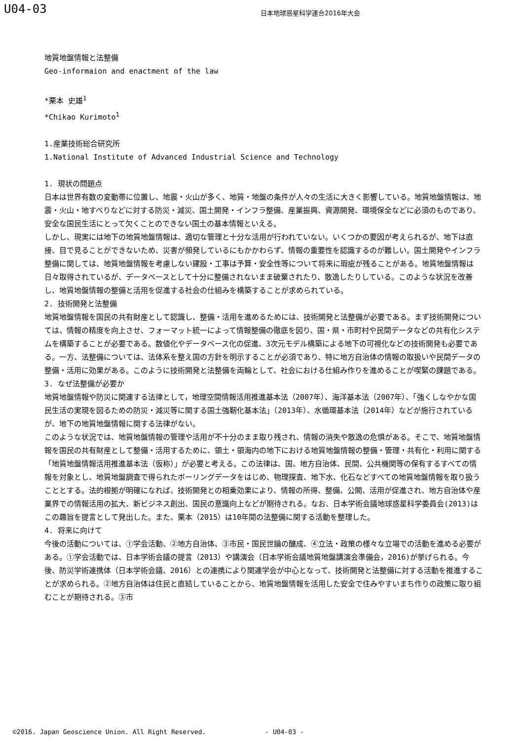U04-03
日本地球惑星科学連合2016年大会
地質地盤情報と法整備
Geo-informaion and enactment of the law
*栗本 史雄<sup>1</sup>
*Chikao Kurimoto<sup>1</sup>
1.産業技術総合研究所
1.National Institute of Advanced Industrial Science and Technology
1. 現状の問題点
日本は世界有数の変動帯に位置し、地震・火山が多く、地質・地盤の条件が人々の生活に大きく影響している。地質地盤情報は、地震・火山・地すべりなどに対する防災・減災、国土開発・インフラ整備、産業振興、資源開発、環境保全などに必須のものであり、安全な国民生活にとって欠くことのできない国土の基本情報といえる。
しかし、現実には地下の地質地盤情報は、適切な管理と十分な活用が行われていない。いくつかの要因が考えられるが、地下は直接、目で見ることができないため、災害が頻発しているにもかかわらず、情報の重要性を認識するのが難しい。国土開発やインフラ整備に関しては、地質地盤情報を考慮しない建設・工事は予算・安全性等について将来に瑕疵が残ることがある。地質地盤情報は日々取得されているが、データベースとして十分に整備されないまま破棄されたり、散逸したりしている。このような状況を改善し、地質地盤情報の整備と活用を促進する社会の仕組みを構築することが求められている。
2. 技術開発と法整備
地質地盤情報を国民の共有財産として認識し、整備・活用を進めるためには、技術開発と法整備が必要である。まず技術開発については、情報の精度を向上させ、フォーマット統一によって情報整備の徹底を図り、国・県・市町村や民間データなどの共有化システムを構築することが必要である。数値化やデータベース化の促進、3次元モデル構築による地下の可視化などの技術開発も必要である。一方、法整備については、法体系を整え国の方針を明示することが必須であり、特に地方自治体の情報の取扱いや民間データの整備・活用に効果がある。このように技術開発と法整備を両輪として、社会における仕組み作りを進めることが喫緊の課題である。
3. なぜ法整備が必要か
地質地盤情報や防災に関連する法律として，地理空間情報活用推進基本法（2007年）、海洋基本法（2007年）、「強くしなやかな国民生活の実現を図るための防災・減災等に関する国土強靭化基本法」（2013年）、水循環基本法（2014年）などが施行されているが、地下の地質地盤情報に関する法律がない。
このような状況では、地質地盤情報の管理や活用が不十分のまま取り残され、情報の消失や散逸の危惧がある。そこで、地質地盤情報を国民の共有財産として整備・活用するために、領土・領海内の地下における地質地盤情報の整備・管理・共有化・利用に関する「地質地盤情報活用推進基本法（仮称）」が必要と考える。この法律は、国、地方自治体、民間、公共機関等の保有するすべての情報を対象とし、地質地盤調査で得られたボーリングデータをはじめ、物理探査、地下水、化石などすべての地質地盤情報を取り扱うこととする。法的根拠が明確になれば、技術開発との相乗効果により、情報の所得、整備、公開、活用が促進され、地方自治体や産業界での情報活用の拡大、新ビジネス創出、国民の意識向上などが期待される。なお、日本学術会議地球惑星科学委員会(2013)はこの趣旨を提言として発出した。また、栗本（2015）は10年間の法整備に関する活動を整理した。
4. 将来に向けて
今後の活動については、①学会活動、②地方自治体、③市民・国民世論の醸成、④立法・政策の様々な立場での活動を進める必要がある。①学会活動では、日本学術会議の提言（2013）や講演会（日本学術会議地質地盤講演会準備会，2016)が挙げられる。今後、防災学術連携体（日本学術会議、2016）との連携により関連学会が中心となって、技術開発と法整備に対する活動を推進することが求められる。②地方自治体は住民と直結していることから、地質地盤情報を活用した安全で住みやすいまち作りの政策に取り組むことが期待される。③市
©2016. Japan Geoscience Union. All Right Reserved. - U04-03 -